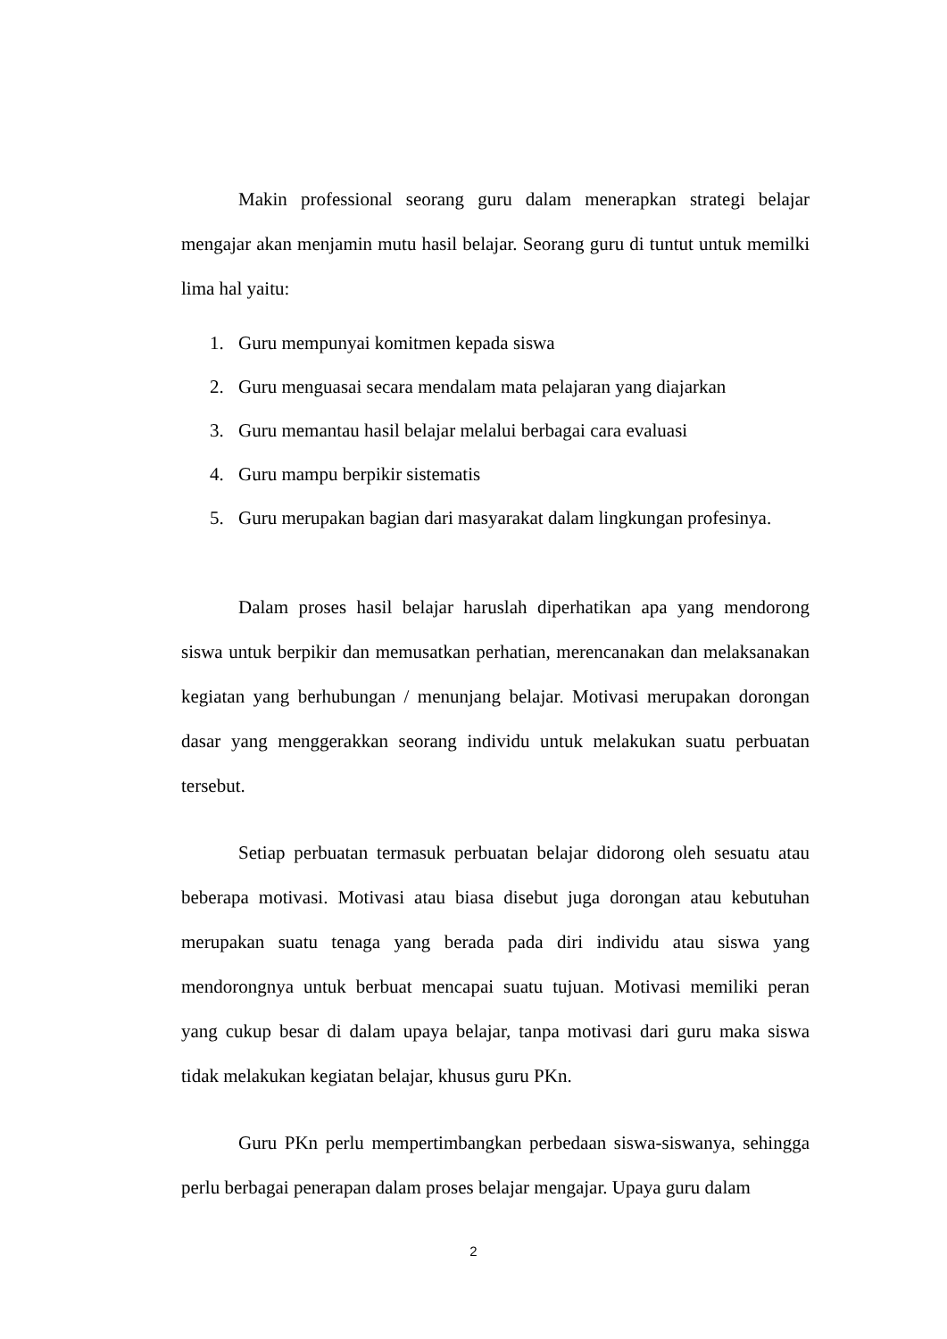Makin professional seorang guru dalam menerapkan strategi belajar mengajar akan menjamin mutu hasil belajar. Seorang guru di tuntut untuk memilki lima hal yaitu:
1. Guru mempunyai komitmen kepada siswa
2. Guru menguasai secara mendalam mata pelajaran yang diajarkan
3. Guru memantau hasil belajar melalui berbagai cara evaluasi
4. Guru mampu berpikir sistematis
5. Guru merupakan bagian dari masyarakat dalam lingkungan profesinya.
Dalam proses hasil belajar haruslah diperhatikan apa yang mendorong siswa untuk berpikir dan memusatkan perhatian, merencanakan dan melaksanakan kegiatan yang berhubungan / menunjang belajar. Motivasi merupakan dorongan dasar yang menggerakkan seorang individu untuk melakukan suatu perbuatan tersebut.
Setiap perbuatan termasuk perbuatan belajar didorong oleh sesuatu atau beberapa motivasi. Motivasi atau biasa disebut juga dorongan atau kebutuhan merupakan suatu tenaga yang berada pada diri individu atau siswa yang mendorongnya untuk berbuat mencapai suatu tujuan. Motivasi memiliki peran yang cukup besar di dalam upaya belajar, tanpa motivasi dari guru maka siswa tidak melakukan kegiatan belajar, khusus guru PKn.
Guru PKn perlu mempertimbangkan perbedaan siswa-siswanya, sehingga perlu berbagai penerapan dalam proses belajar mengajar. Upaya guru dalam
2